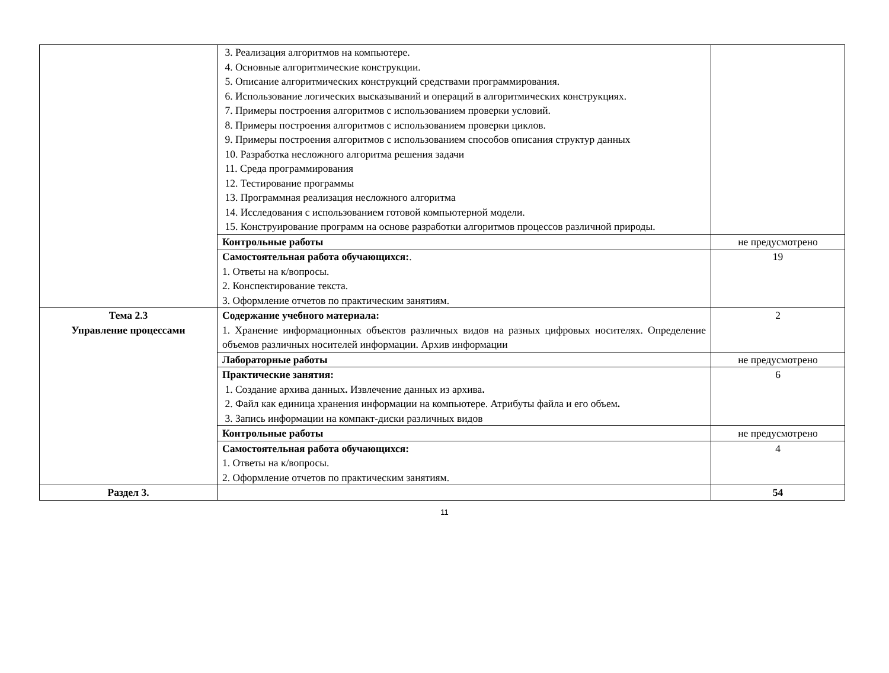| | 3. Реализация алгоритмов на компьютере. 4. Основные алгоритмические конструкции. 5. Описание алгоритмических конструкций средствами программирования. 6. Использование логических высказываний и операций в алгоритмических конструкциях. 7. Примеры построения алгоритмов с использованием проверки условий. 8. Примеры построения алгоритмов с использованием проверки циклов. 9. Примеры построения алгоритмов с использованием способов описания структур данных 10. Разработка несложного алгоритма решения задачи 11. Среда программирования 12. Тестирование программы 13. Программная реализация несложного алгоритма 14. Исследования с использованием готовой компьютерной модели. 15. Конструирование программ на основе разработки алгоритмов процессов различной природы. | |
| | Контрольные работы | не предусмотрено |
| | Самостоятельная работа обучающихся: . 1. Ответы на к/вопросы. 2. Конспектирование текста. 3. Оформление отчетов по практическим занятиям. | 19 |
| Тема 2.3 Управление процессами | Содержание учебного материала: 1. Хранение информационных объектов различных видов на разных цифровых носителях. Определение объемов различных носителей информации. Архив информации | 2 |
| | Лабораторные работы | не предусмотрено |
| | Практические занятия: 1. Создание архива данных . Извлечение данных из архива . 2. Файл как единица хранения информации на компьютере. Атрибуты файла и его объем . 3. Запись информации на компакт-диски различных видов | 6 |
| | Контрольные работы | не предусмотрено |
| | Самостоятельная работа обучающихся: 1. Ответы на к/вопросы. 2. Оформление отчетов по практическим занятиям. | 4 |
| Раздел 3. | | 54 |
11